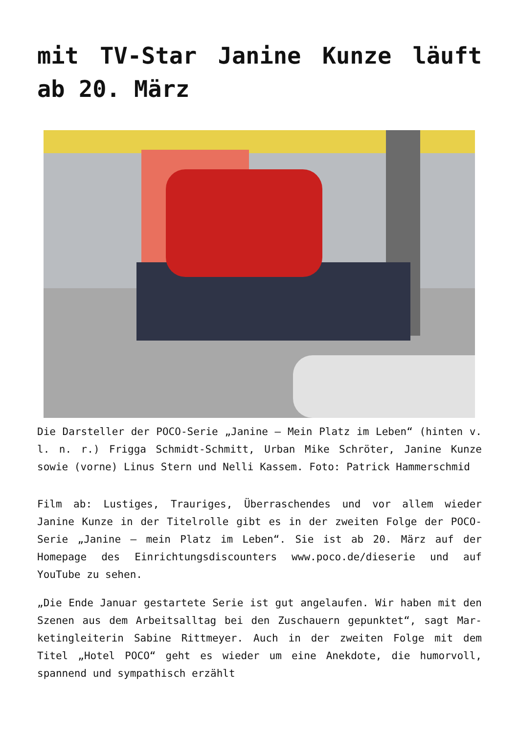mit TV-Star Janine Kunze läuft ab 20. März
Die Darsteller der POCO-Serie „Janine – Mein Platz im Leben“ (hinten v. l. n. r.) Frigga Schmidt-Schmitt, Urban Mike Schröter, Janine Kunze sowie (vorne) Linus Stern und Nelli Kassem. Foto: Patrick Hammerschmid
Film ab: Lustiges, Trauriges, Überraschendes und vor allem wieder Janine Kunze in der Titelrolle gibt es in der zweiten Folge der POCO-Serie „Janine – mein Platz im Leben“. Sie ist ab 20. März auf der Homepage des Einrichtungsdiscounters www.poco.de/dieserie und auf YouTube zu sehen.
„Die Ende Januar gestartete Serie ist gut angelaufen. Wir haben mit den Szenen aus dem Arbeitsalltag bei den Zuschauern gepunktet“, sagt Mar-ketingleiterin Sabine Rittmeyer. Auch in der zweiten Folge mit dem Titel „Hotel POCO“ geht es wieder um eine Anekdote, die humorvoll, spannend und sympathisch erzählt